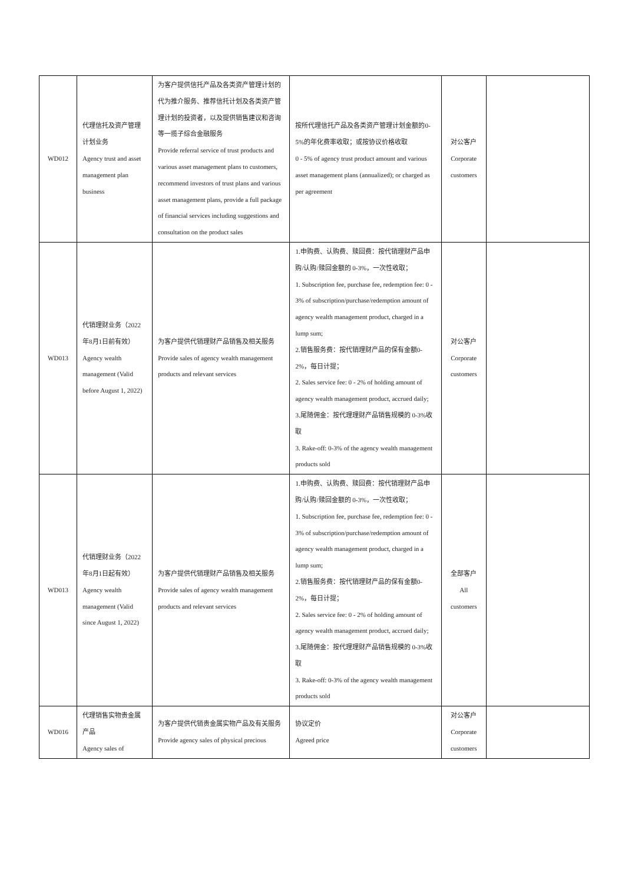| WD012 | 代理信托及资产管理计划业务 Agency trust and asset management plan business | 为客户提供信托产品及各类资产管理计划的代为推介服务、推荐信托计划及各类资产管理计划的投资者，以及提供销售建议和咨询等一揽子综合金融服务 Provide referral service of trust products and various asset management plans to customers, recommend investors of trust plans and various asset management plans, provide a full package of financial services including suggestions and consultation on the product sales | 按所代理信托产品及各类资产管理计划金额的0-5%的年化费率收取；或按协议价格收取 0 - 5% of agency trust product amount and various asset management plans (annualized); or charged as per agreement | 对公客户 Corporate customers | |
| WD013 | 代销理财业务（2022年8月1日前有效） Agency wealth management (Valid before August 1, 2022) | 为客户提供代销理财产品销售及相关服务 Provide sales of agency wealth management products and relevant services | 1.申购费、认购费、赎回费：按代销理财产品申购/认购/赎回金额的 0-3%，一次性收取； 1. Subscription fee, purchase fee, redemption fee: 0 - 3% of subscription/purchase/redemption amount of agency wealth management product, charged in a lump sum; 2.销售服务费：按代销理财产品的保有金额0-2%，每日计提； 2. Sales service fee: 0 - 2% of holding amount of agency wealth management product, accrued daily; 3.尾随佣金：按代理理财产品销售规模的 0-3%收取 3. Rake-off: 0-3% of the agency wealth management products sold | 对公客户 Corporate customers | |
| WD013 | 代销理财业务（2022年8月1日起有效） Agency wealth management (Valid since August 1, 2022) | 为客户提供代销理财产品销售及相关服务 Provide sales of agency wealth management products and relevant services | 1.申购费、认购费、赎回费：按代销理财产品申购/认购/赎回金额的 0-3%，一次性收取； 1. Subscription fee, purchase fee, redemption fee: 0 - 3% of subscription/purchase/redemption amount of agency wealth management product, charged in a lump sum; 2.销售服务费：按代销理财产品的保有金额0-2%，每日计提； 2. Sales service fee: 0 - 2% of holding amount of agency wealth management product, accrued daily; 3.尾随佣金：按代理理财产品销售规模的 0-3%收取 3. Rake-off: 0-3% of the agency wealth management products sold | 全部客户 All customers | |
| WD016 | 代理销售实物贵金属产品 Agency sales of | 为客户提供代销贵金属实物产品及有关服务 Provide agency sales of physical precious | 协议定价 Agreed price | 对公客户 Corporate customers | |